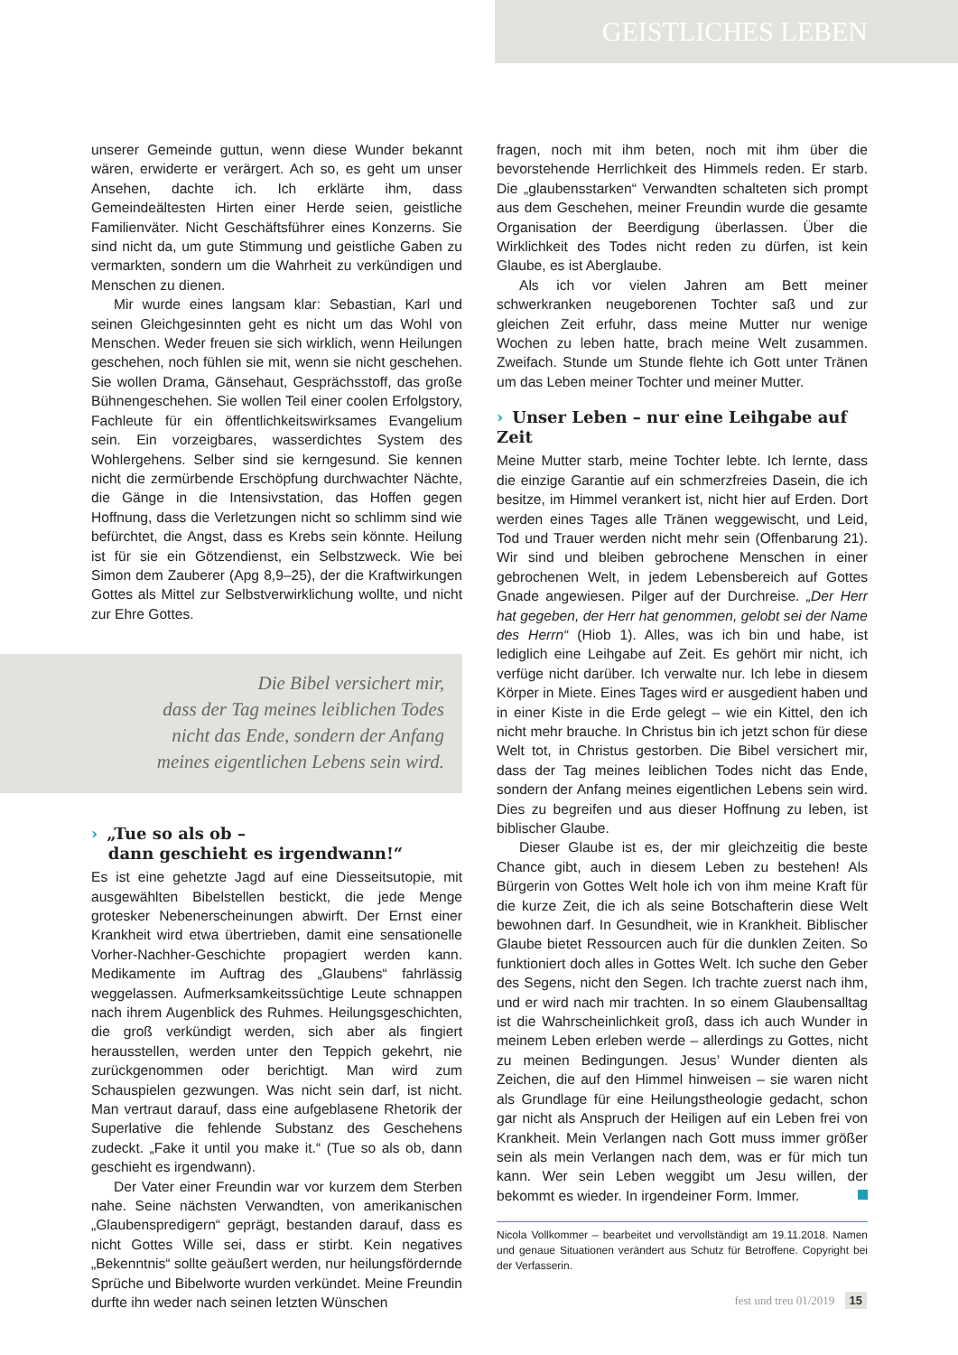GEISTLICHES LEBEN
unserer Gemeinde guttun, wenn diese Wunder bekannt wären, erwiderte er verärgert. Ach so, es geht um unser Ansehen, dachte ich. Ich erklärte ihm, dass Gemeindeältesten Hirten einer Herde seien, geistliche Familienväter. Nicht Geschäftsführer eines Konzerns. Sie sind nicht da, um gute Stimmung und geistliche Gaben zu vermarkten, sondern um die Wahrheit zu verkündigen und Menschen zu dienen.
Mir wurde eines langsam klar: Sebastian, Karl und seinen Gleichgesinnten geht es nicht um das Wohl von Menschen. Weder freuen sie sich wirklich, wenn Heilungen geschehen, noch fühlen sie mit, wenn sie nicht geschehen. Sie wollen Drama, Gänsehaut, Gesprächsstoff, das große Bühnengeschehen. Sie wollen Teil einer coolen Erfolgstory, Fachleute für ein öffentlichkeitswirksames Evangelium sein. Ein vorzeigbares, wasserdichtes System des Wohlergehens. Selber sind sie kerngesund. Sie kennen nicht die zermürbende Erschöpfung durchwachter Nächte, die Gänge in die Intensivstation, das Hoffen gegen Hoffnung, dass die Verletzungen nicht so schlimm sind wie befürchtet, die Angst, dass es Krebs sein könnte. Heilung ist für sie ein Götzendienst, ein Selbstzweck. Wie bei Simon dem Zauberer (Apg 8,9–25), der die Kraftwirkungen Gottes als Mittel zur Selbstverwirklichung wollte, und nicht zur Ehre Gottes.
Die Bibel versichert mir,
dass der Tag meines leiblichen Todes
nicht das Ende, sondern der Anfang
meines eigentlichen Lebens sein wird.
› „Tue so als ob –
dann geschieht es irgendwann!“
Es ist eine gehetzte Jagd auf eine Diesseitsutopie, mit ausgewählten Bibelstellen bestickt, die jede Menge grotesker Nebenerscheinungen abwirft. Der Ernst einer Krankheit wird etwa übertrieben, damit eine sensationelle Vorher-Nachher-Geschichte propagiert werden kann. Medikamente im Auftrag des „Glaubens“ fahrlässig weggelassen. Aufmerksamkeitssüchtige Leute schnappen nach ihrem Augenblick des Ruhmes. Heilungsgeschichten, die groß verkündigt werden, sich aber als fingiert herausstellen, werden unter den Teppich gekehrt, nie zurückgenommen oder berichtigt. Man wird zum Schauspielen gezwungen. Was nicht sein darf, ist nicht. Man vertraut darauf, dass eine aufgeblasene Rhetorik der Superlative die fehlende Substanz des Geschehens zudeckt. „Fake it until you make it.“ (Tue so als ob, dann geschieht es irgendwann).
Der Vater einer Freundin war vor kurzem dem Sterben nahe. Seine nächsten Verwandten, von amerikanischen „Glaubenspredigern“ geprägt, bestanden darauf, dass es nicht Gottes Wille sei, dass er stirbt. Kein negatives „Bekenntnis“ sollte geäußert werden, nur heilungsfördernde Sprüche und Bibelworte wurden verkündet. Meine Freundin durfte ihn weder nach seinen letzten Wünschen
fragen, noch mit ihm beten, noch mit ihm über die bevorstehende Herrlichkeit des Himmels reden. Er starb. Die „glaubensstarken“ Verwandten schalteten sich prompt aus dem Geschehen, meiner Freundin wurde die gesamte Organisation der Beerdigung überlassen. Über die Wirklichkeit des Todes nicht reden zu dürfen, ist kein Glaube, es ist Aberglaube.
Als ich vor vielen Jahren am Bett meiner schwerkranken neugeborenen Tochter saß und zur gleichen Zeit erfuhr, dass meine Mutter nur wenige Wochen zu leben hatte, brach meine Welt zusammen. Zweifach. Stunde um Stunde flehte ich Gott unter Tränen um das Leben meiner Tochter und meiner Mutter.
› Unser Leben – nur eine Leihgabe auf Zeit
Meine Mutter starb, meine Tochter lebte. Ich lernte, dass die einzige Garantie auf ein schmerzfreies Dasein, die ich besitze, im Himmel verankert ist, nicht hier auf Erden. Dort werden eines Tages alle Tränen weggewischt, und Leid, Tod und Trauer werden nicht mehr sein (Offenbarung 21). Wir sind und bleiben gebrochene Menschen in einer gebrochenen Welt, in jedem Lebensbereich auf Gottes Gnade angewiesen. Pilger auf der Durchreise. „Der Herr hat gegeben, der Herr hat genommen, gelobt sei der Name des Herrn“ (Hiob 1). Alles, was ich bin und habe, ist lediglich eine Leihgabe auf Zeit. Es gehört mir nicht, ich verfüge nicht darüber. Ich verwalte nur. Ich lebe in diesem Körper in Miete. Eines Tages wird er ausgedient haben und in einer Kiste in die Erde gelegt – wie ein Kittel, den ich nicht mehr brauche. In Christus bin ich jetzt schon für diese Welt tot, in Christus gestorben. Die Bibel versichert mir, dass der Tag meines leiblichen Todes nicht das Ende, sondern der Anfang meines eigentlichen Lebens sein wird. Dies zu begreifen und aus dieser Hoffnung zu leben, ist biblischer Glaube.
Dieser Glaube ist es, der mir gleichzeitig die beste Chance gibt, auch in diesem Leben zu bestehen! Als Bürgerin von Gottes Welt hole ich von ihm meine Kraft für die kurze Zeit, die ich als seine Botschafterin diese Welt bewohnen darf. In Gesundheit, wie in Krankheit. Biblischer Glaube bietet Ressourcen auch für die dunklen Zeiten. So funktioniert doch alles in Gottes Welt. Ich suche den Geber des Segens, nicht den Segen. Ich trachte zuerst nach ihm, und er wird nach mir trachten. In so einem Glaubensalltag ist die Wahrscheinlichkeit groß, dass ich auch Wunder in meinem Leben erleben werde – allerdings zu Gottes, nicht zu meinen Bedingungen. Jesus’ Wunder dienten als Zeichen, die auf den Himmel hinweisen – sie waren nicht als Grundlage für eine Heilungstheologie gedacht, schon gar nicht als Anspruch der Heiligen auf ein Leben frei von Krankheit. Mein Verlangen nach Gott muss immer größer sein als mein Verlangen nach dem, was er für mich tun kann. Wer sein Leben weggibt um Jesu willen, der bekommt es wieder. In irgendeiner Form. Immer.
Nicola Vollkommer – bearbeitet und vervollständigt am 19.11.2018. Namen und genaue Situationen verändert aus Schutz für Betroffene. Copyright bei der Verfasserin.
fest und treu 01/2019 15